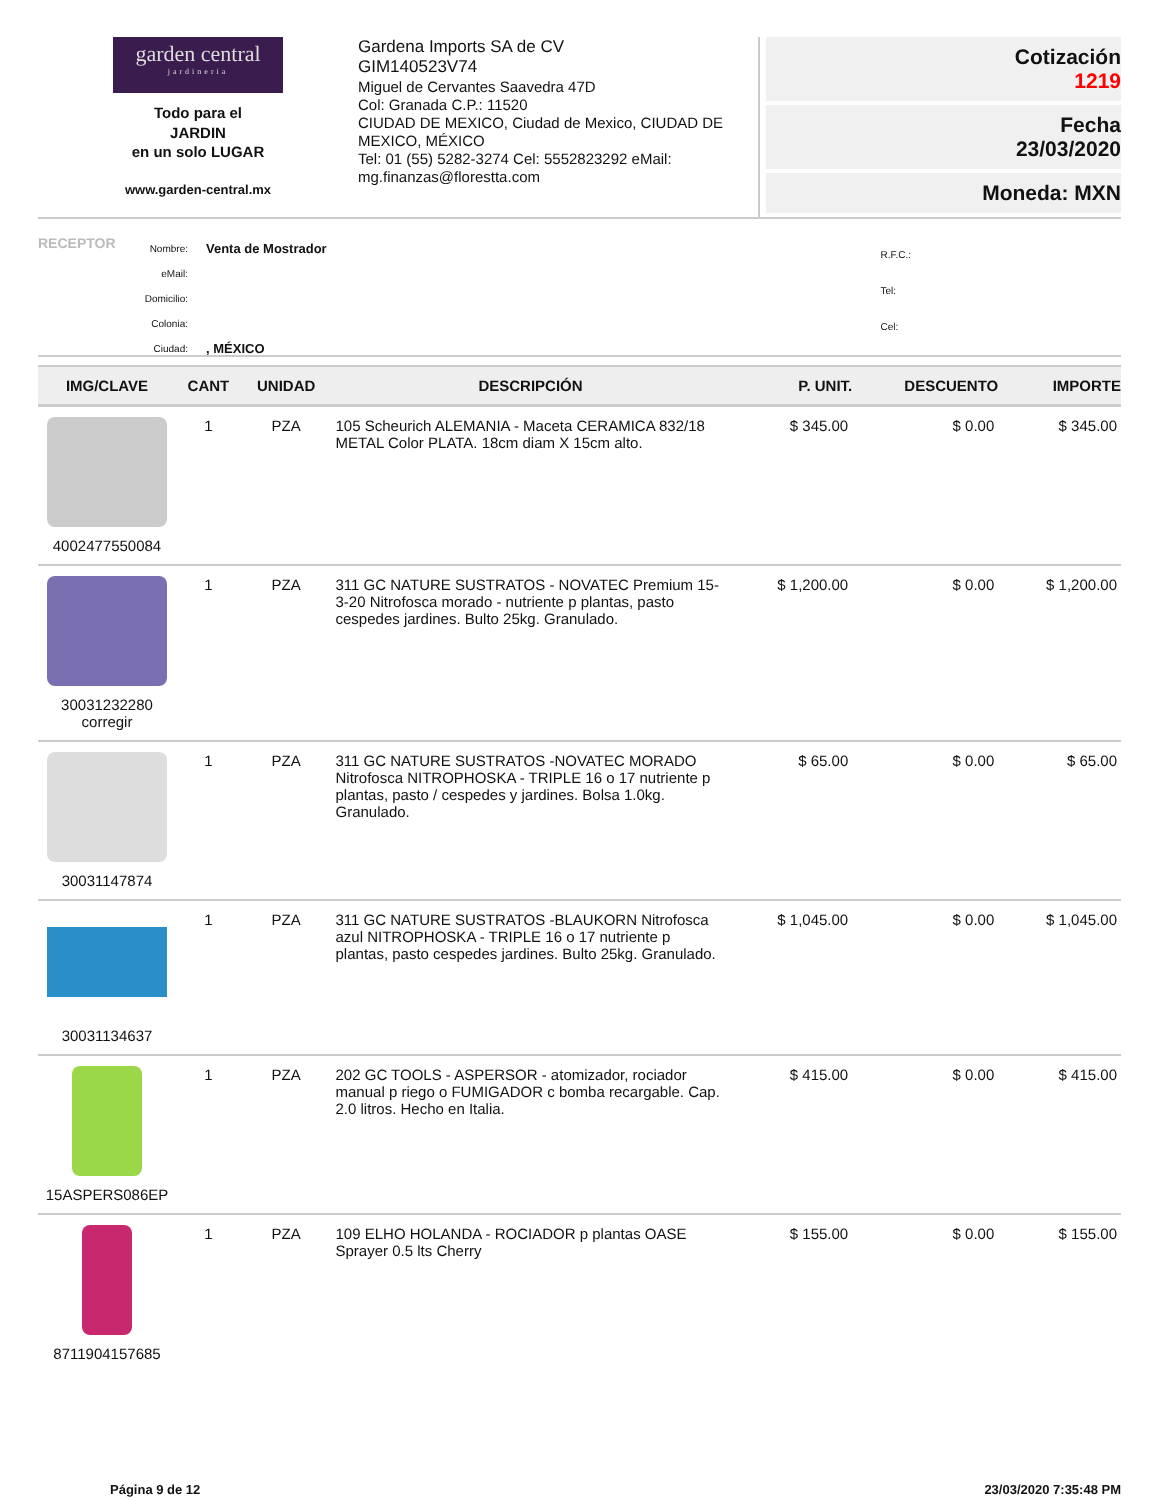garden central
jardineria
Todo para el
JARDIN
en un solo LUGAR
www.garden-central.mx
Gardena Imports SA de CV
GIM140523V74
Miguel de Cervantes Saavedra 47D
Col: Granada C.P.: 11520
CIUDAD DE MEXICO, Ciudad de Mexico, CIUDAD DE MEXICO, MÉXICO
Tel: 01 (55) 5282-3274 Cel: 5552823292 eMail: mg.finanzas@florestta.com
Cotización
1219
Fecha
23/03/2020
Moneda: MXN
RECEPTOR
| Nombre: | Venta de Mostrador |
| eMail: | |
| Domicilio: | |
| Colonia: | |
| Ciudad: | , MÉXICO |
| R.F.C.: |
| Tel: |
| Cel: |
| IMG/CLAVE | CANT | UNIDAD | DESCRIPCIÓN | P. UNIT. | DESCUENTO | IMPORTE |
| --- | --- | --- | --- | --- | --- | --- |
| 4002477550084 | 1 | PZA | 105 Scheurich ALEMANIA - Maceta CERAMICA 832/18 METAL Color PLATA. 18cm diam X 15cm alto. | $ 345.00 | $ 0.00 | $ 345.00 |
| 30031232280 corregir | 1 | PZA | 311 GC NATURE SUSTRATOS - NOVATEC Premium 15-3-20 Nitrofosca morado - nutriente p plantas, pasto cespedes jardines. Bulto 25kg. Granulado. | $ 1,200.00 | $ 0.00 | $ 1,200.00 |
| 30031147874 | 1 | PZA | 311 GC NATURE SUSTRATOS -NOVATEC MORADO Nitrofosca NITROPHOSKA - TRIPLE 16 o 17 nutriente p plantas, pasto / cespedes y jardines. Bolsa 1.0kg. Granulado. | $ 65.00 | $ 0.00 | $ 65.00 |
| 30031134637 | 1 | PZA | 311 GC NATURE SUSTRATOS -BLAUKORN Nitrofosca azul NITROPHOSKA - TRIPLE 16 o 17 nutriente p plantas, pasto cespedes jardines. Bulto 25kg. Granulado. | $ 1,045.00 | $ 0.00 | $ 1,045.00 |
| 15ASPERS086EP | 1 | PZA | 202 GC TOOLS - ASPERSOR - atomizador, rociador manual p riego o FUMIGADOR c bomba recargable. Cap. 2.0 litros. Hecho en Italia. | $ 415.00 | $ 0.00 | $ 415.00 |
| 8711904157685 | 1 | PZA | 109 ELHO HOLANDA - ROCIADOR p plantas OASE Sprayer 0.5 lts Cherry | $ 155.00 | $ 0.00 | $ 155.00 |
Página 9 de 12 23/03/2020 7:35:48 PM